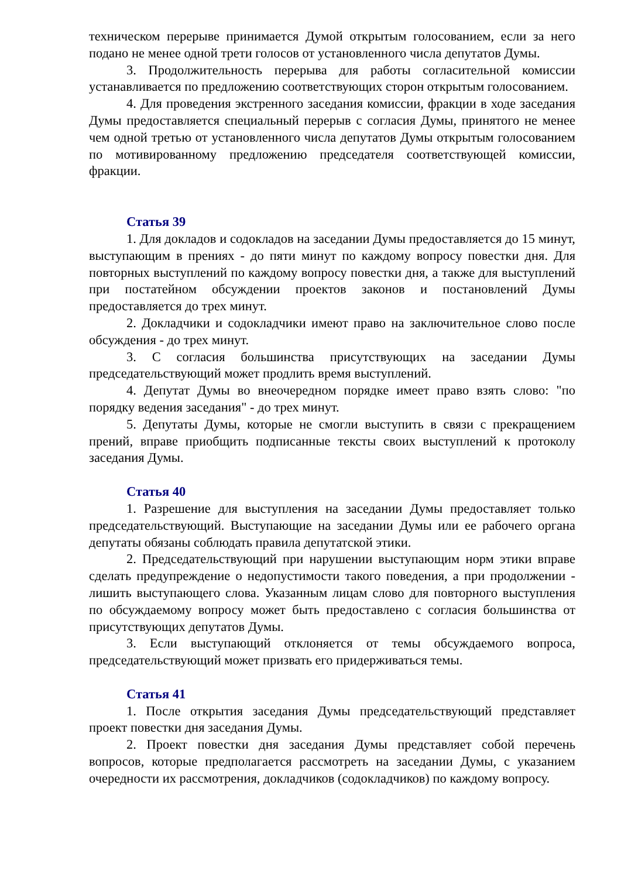техническом перерыве принимается Думой открытым голосованием, если за него подано не менее одной трети голосов от установленного числа депутатов Думы.
3. Продолжительность перерыва для работы согласительной комиссии устанавливается по предложению соответствующих сторон открытым голосованием.
4. Для проведения экстренного заседания комиссии, фракции в ходе заседания Думы предоставляется специальный перерыв с согласия Думы, принятого не менее чем одной третью от установленного числа депутатов Думы открытым голосованием по мотивированному предложению председателя соответствующей комиссии, фракции.
Статья 39
1. Для докладов и содокладов на заседании Думы предоставляется до 15 минут, выступающим в прениях - до пяти минут по каждому вопросу повестки дня. Для повторных выступлений по каждому вопросу повестки дня, а также для выступлений при постатейном обсуждении проектов законов и постановлений Думы предоставляется до трех минут.
2. Докладчики и содокладчики имеют право на заключительное слово после обсуждения - до трех минут.
3. С согласия большинства присутствующих на заседании Думы председательствующий может продлить время выступлений.
4. Депутат Думы во внеочередном порядке имеет право взять слово: "по порядку ведения заседания" - до трех минут.
5. Депутаты Думы, которые не смогли выступить в связи с прекращением прений, вправе приобщить подписанные тексты своих выступлений к протоколу заседания Думы.
Статья 40
1. Разрешение для выступления на заседании Думы предоставляет только председательствующий. Выступающие на заседании Думы или ее рабочего органа депутаты обязаны соблюдать правила депутатской этики.
2. Председательствующий при нарушении выступающим норм этики вправе сделать предупреждение о недопустимости такого поведения, а при продолжении - лишить выступающего слова. Указанным лицам слово для повторного выступления по обсуждаемому вопросу может быть предоставлено с согласия большинства от присутствующих депутатов Думы.
3. Если выступающий отклоняется от темы обсуждаемого вопроса, председательствующий может призвать его придерживаться темы.
Статья 41
1. После открытия заседания Думы председательствующий представляет проект повестки дня заседания Думы.
2. Проект повестки дня заседания Думы представляет собой перечень вопросов, которые предполагается рассмотреть на заседании Думы, с указанием очередности их рассмотрения, докладчиков (содокладчиков) по каждому вопросу.